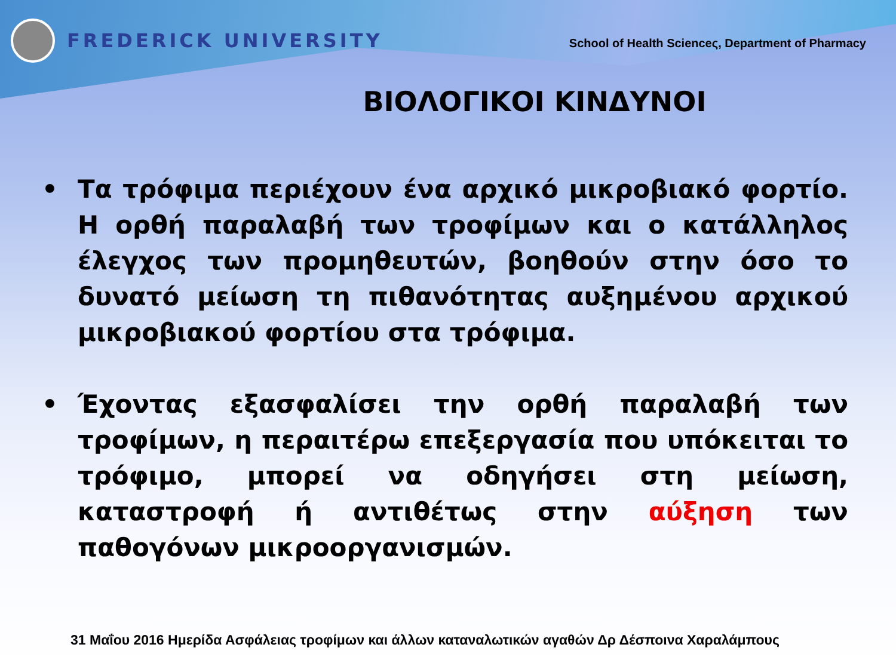FREDERICK UNIVERSITY
School of Health Scienceς, Department of Pharmacy
ΒΙΟΛΟΓΙΚΟΙ ΚΙΝΔΥΝΟΙ
• Τα τρόφιμα περιέχουν ένα αρχικό μικροβιακό φορτίο. Η ορθή παραλαβή των τροφίμων και ο κατάλληλος έλεγχος των προμηθευτών, βοηθούν στην όσο το δυνατό μείωση τη πιθανότητας αυξημένου αρχικού μικροβιακού φορτίου στα τρόφιμα.
• Έχοντας εξασφαλίσει την ορθή παραλαβή των τροφίμων, η περαιτέρω επεξεργασία που υπόκειται το τρόφιμο, μπορεί να οδηγήσει στη μείωση, καταστροφή ή αντιθέτως στην αύξηση των παθογόνων μικροοργανισμών.
31 Μαΐου 2016 Ημερίδα Ασφάλειας τροφίμων και άλλων καταναλωτικών αγαθών Δρ Δέσποινα Χαραλάμπους